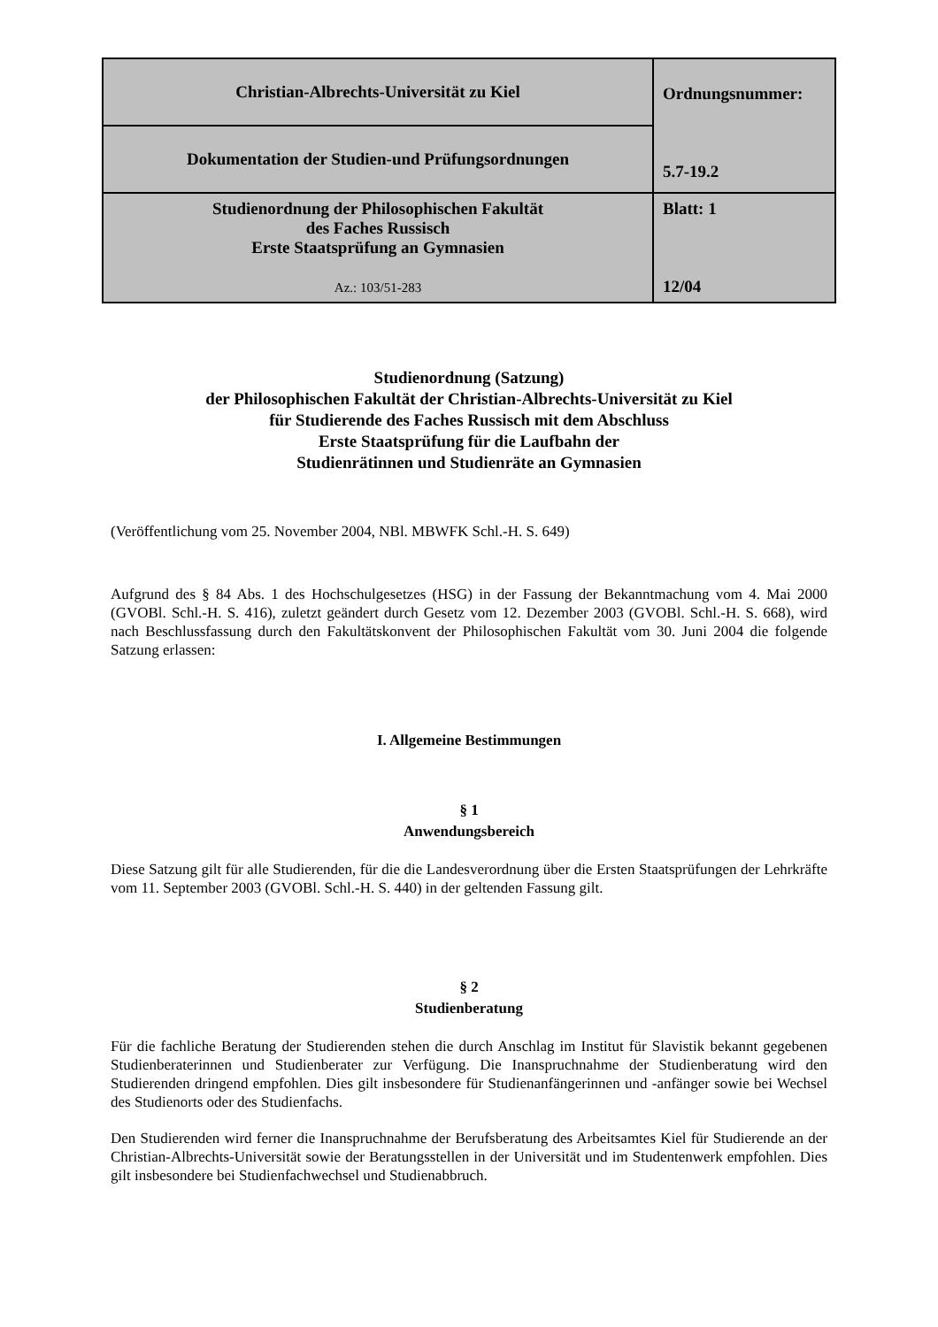| Christian-Albrechts-Universität zu Kiel | Ordnungsnummer: 5.7-19.2 |
| Dokumentation der Studien-und Prüfungsordnungen | |
| Studienordnung der Philosophischen Fakultät des Faches Russisch Erste Staatsprüfung an Gymnasien Az.: 103/51-283 | Blatt: 1 12/04 |
Studienordnung (Satzung)
der Philosophischen Fakultät der Christian-Albrechts-Universität zu Kiel
für Studierende des Faches Russisch mit dem Abschluss
Erste Staatsprüfung für die Laufbahn der
Studienrätinnen und Studienräte an Gymnasien
(Veröffentlichung vom 25. November 2004, NBl. MBWFK Schl.-H. S. 649)
Aufgrund des § 84 Abs. 1 des Hochschulgesetzes (HSG) in der Fassung der Bekanntmachung vom 4. Mai 2000 (GVOBl. Schl.-H. S. 416), zuletzt geändert durch Gesetz vom 12. Dezember 2003 (GVOBl. Schl.-H. S. 668), wird nach Beschlussfassung durch den Fakultätskonvent der Philosophischen Fakultät vom 30. Juni 2004 die folgende Satzung erlassen:
I. Allgemeine Bestimmungen
§ 1
Anwendungsbereich
Diese Satzung gilt für alle Studierenden, für die die Landesverordnung über die Ersten Staatsprüfungen der Lehrkräfte vom 11. September 2003 (GVOBl. Schl.-H. S. 440) in der geltenden Fassung gilt.
§ 2
Studienberatung
Für die fachliche Beratung der Studierenden stehen die durch Anschlag im Institut für Slavistik bekannt gegebenen Studienberaterinnen und Studienberater zur Verfügung. Die Inanspruchnahme der Studienberatung wird den Studierenden dringend empfohlen. Dies gilt insbesondere für Studienanfängerinnen und -anfänger sowie bei Wechsel des Studienorts oder des Studienfachs.
Den Studierenden wird ferner die Inanspruchnahme der Berufsberatung des Arbeitsamtes Kiel für Studierende an der Christian-Albrechts-Universität sowie der Beratungsstellen in der Universität und im Studentenwerk empfohlen. Dies gilt insbesondere bei Studienfachwechsel und Studienabbruch.